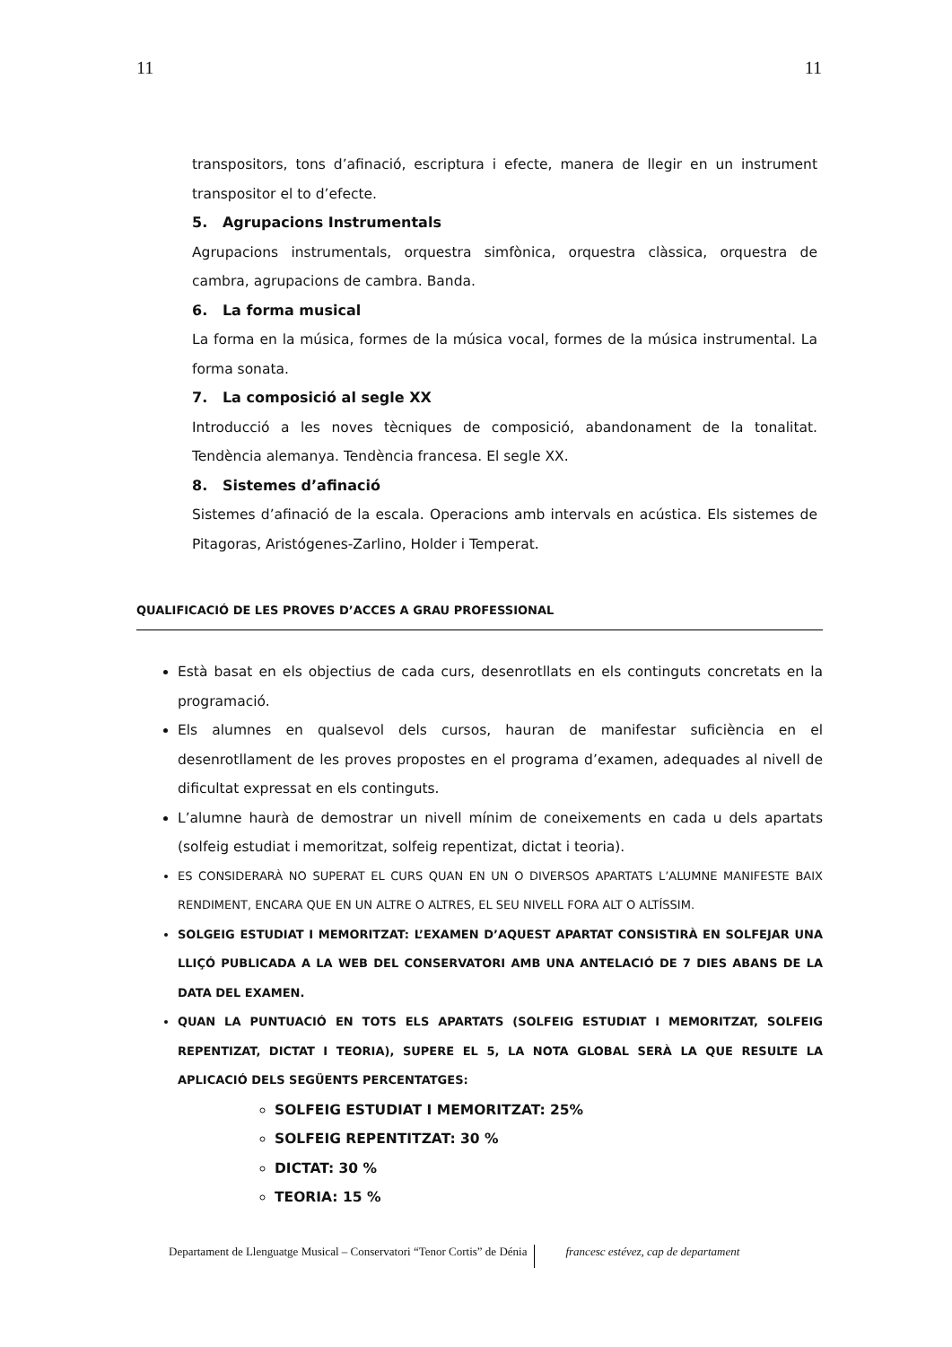11 11
transpositors, tons d’afinació, escriptura i efecte, manera de llegir en un instrument transpositor el to d’efecte.
5. Agrupacions Instrumentals
Agrupacions instrumentals, orquestra simfònica, orquestra clàssica, orquestra de cambra, agrupacions de cambra. Banda.
6. La forma musical
La forma en la música, formes de la música vocal, formes de la música instrumental. La forma sonata.
7. La composició al segle XX
Introducció a les noves tècniques de composició, abandonament de la tonalitat. Tendència alemanya. Tendència francesa. El segle XX.
8. Sistemes d’afinació
Sistemes d’afinació de la escala. Operacions amb intervals en acústica. Els sistemes de Pitagoras, Aristógenes-Zarlino, Holder i Temperat.
QUALIFICACIÓ DE LES PROVES D’ACCES A GRAU PROFESSIONAL
Està basat en els objectius de cada curs, desenrotllats en els continguts concretats en la programació.
Els alumnes en qualsevol dels cursos, hauran de manifestar suficiència en el desenrotllament de les proves propostes en el programa d’examen, adequades al nivell de dificultat expressat en els continguts.
L’alumne haurà de demostrar un nivell mínim de coneixements en cada u dels apartats (solfeig estudiat i memoritzat, solfeig repentizat, dictat i teoria).
ES CONSIDERARÀ NO SUPERAT EL CURS QUAN EN UN O DIVERSOS APARTATS L’ALUMNE MANIFESTE BAIX RENDIMENT, ENCARA QUE EN UN ALTRE O ALTRES, EL SEU NIVELL FORA ALT O ALTÍSSIM.
SOLGEIG ESTUDIAT I MEMORITZAT: L’EXAMEN D’AQUEST APARTAT CONSISTIRÀ EN SOLFEJAR UNA LLIÇÓ PUBLICADA A LA WEB DEL CONSERVATORI AMB UNA ANTELACIÓ DE 7 DIES ABANS DE LA DATA DEL EXAMEN.
QUAN LA PUNTUACIÓ EN TOTS ELS APARTATS (SOLFEIG ESTUDIAT I MEMORITZAT, SOLFEIG REPENTIZAT, DICTAT I TEORIA), SUPERE EL 5, LA NOTA GLOBAL SERÀ LA QUE RESULTE LA APLICACIÓ DELS SEGÜENTS PERCENTATGES:
SOLFEIG ESTUDIAT I MEMORITZAT: 25%
SOLFEIG REPENTITZAT: 30 %
DICTAT: 30 %
TEORIA: 15 %
Departament de Llenguatge Musical – Conservatori “Tenor Cortis” de Dénia francesc estévez, cap de departament